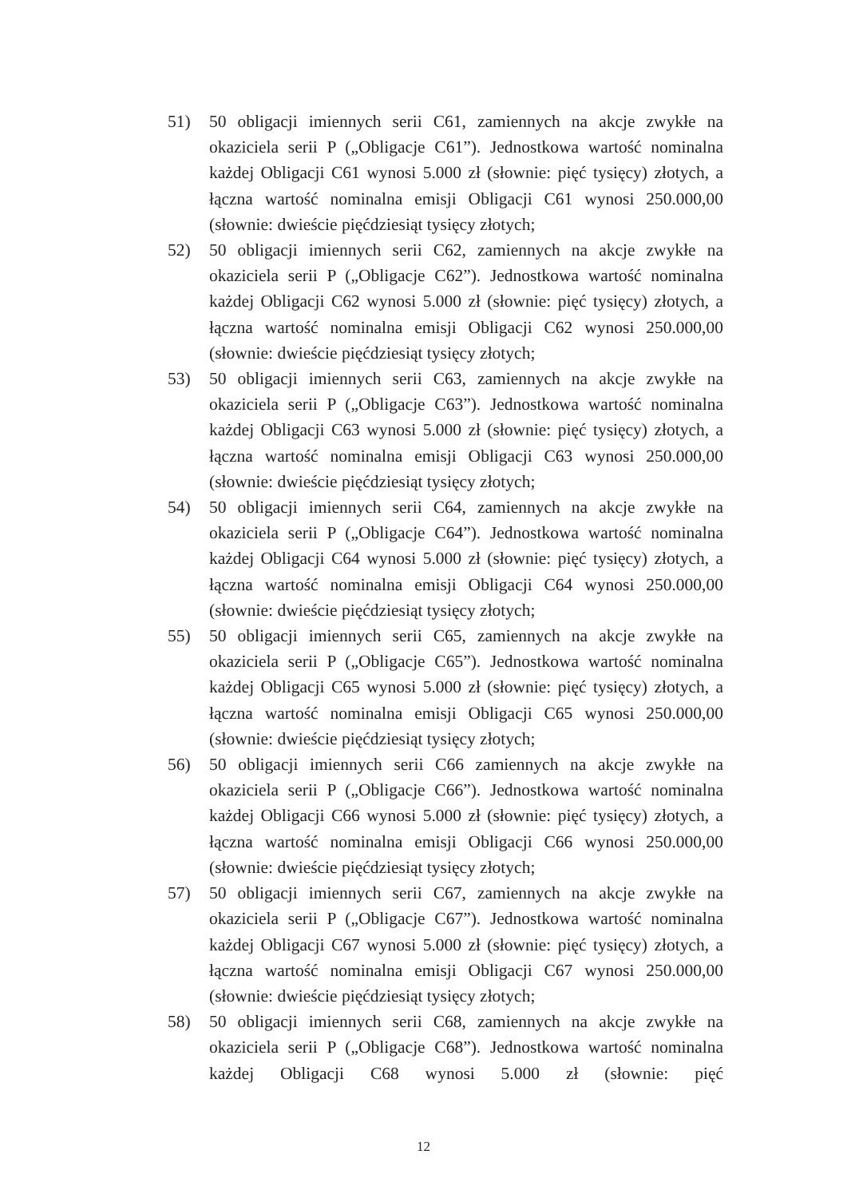51) 50 obligacji imiennych serii C61, zamiennych na akcje zwykłe na okaziciela serii P („Obligacje C61”). Jednostkowa wartość nominalna każdej Obligacji C61 wynosi 5.000 zł (słownie: pięć tysięcy) złotych, a łączna wartość nominalna emisji Obligacji C61 wynosi 250.000,00 (słownie: dwieście pięćdziesiąt tysięcy złotych;
52) 50 obligacji imiennych serii C62, zamiennych na akcje zwykłe na okaziciela serii P („Obligacje C62”). Jednostkowa wartość nominalna każdej Obligacji C62 wynosi 5.000 zł (słownie: pięć tysięcy) złotych, a łączna wartość nominalna emisji Obligacji C62 wynosi 250.000,00 (słownie: dwieście pięćdziesiąt tysięcy złotych;
53) 50 obligacji imiennych serii C63, zamiennych na akcje zwykłe na okaziciela serii P („Obligacje C63”). Jednostkowa wartość nominalna każdej Obligacji C63 wynosi 5.000 zł (słownie: pięć tysięcy) złotych, a łączna wartość nominalna emisji Obligacji C63 wynosi 250.000,00 (słownie: dwieście pięćdziesiąt tysięcy złotych;
54) 50 obligacji imiennych serii C64, zamiennych na akcje zwykłe na okaziciela serii P („Obligacje C64”). Jednostkowa wartość nominalna każdej Obligacji C64 wynosi 5.000 zł (słownie: pięć tysięcy) złotych, a łączna wartość nominalna emisji Obligacji C64 wynosi 250.000,00 (słownie: dwieście pięćdziesiąt tysięcy złotych;
55) 50 obligacji imiennych serii C65, zamiennych na akcje zwykłe na okaziciela serii P („Obligacje C65”). Jednostkowa wartość nominalna każdej Obligacji C65 wynosi 5.000 zł (słownie: pięć tysięcy) złotych, a łączna wartość nominalna emisji Obligacji C65 wynosi 250.000,00 (słownie: dwieście pięćdziesiąt tysięcy złotych;
56) 50 obligacji imiennych serii C66 zamiennych na akcje zwykłe na okaziciela serii P („Obligacje C66”). Jednostkowa wartość nominalna każdej Obligacji C66 wynosi 5.000 zł (słownie: pięć tysięcy) złotych, a łączna wartość nominalna emisji Obligacji C66 wynosi 250.000,00 (słownie: dwieście pięćdziesiąt tysięcy złotych;
57) 50 obligacji imiennych serii C67, zamiennych na akcje zwykłe na okaziciela serii P („Obligacje C67”). Jednostkowa wartość nominalna każdej Obligacji C67 wynosi 5.000 zł (słownie: pięć tysięcy) złotych, a łączna wartość nominalna emisji Obligacji C67 wynosi 250.000,00 (słownie: dwieście pięćdziesiąt tysięcy złotych;
58) 50 obligacji imiennych serii C68, zamiennych na akcje zwykłe na okaziciela serii P („Obligacje C68”). Jednostkowa wartość nominalna każdej Obligacji C68 wynosi 5.000 zł (słownie: pięć
12